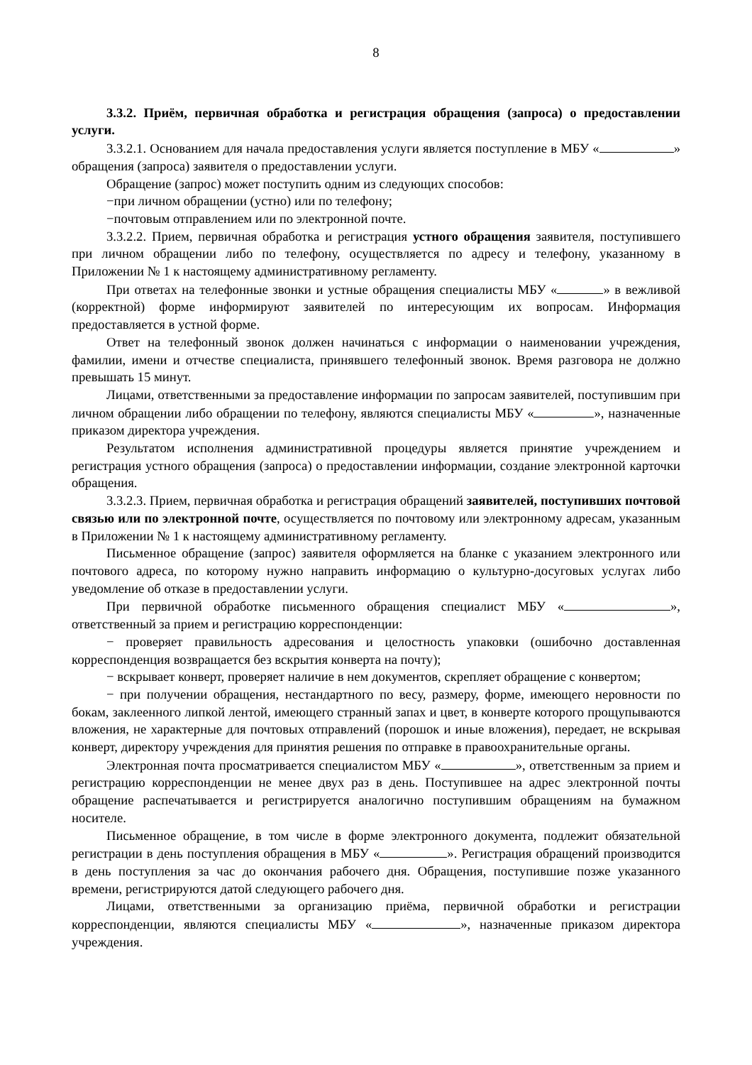8
3.3.2. Приём, первичная обработка и регистрация обращения (запроса) о предоставлении услуги.
3.3.2.1. Основанием для начала предоставления услуги является поступление в МБУ « » обращения (запроса) заявителя о предоставлении услуги.
Обращение (запрос) может поступить одним из следующих способов:
−при личном обращении (устно) или по телефону;
−почтовым отправлением или по электронной почте.
3.3.2.2. Прием, первичная обработка и регистрация устного обращения заявителя, поступившего при личном обращении либо по телефону, осуществляется по адресу и телефону, указанному в Приложении № 1 к настоящему административному регламенту.
При ответах на телефонные звонки и устные обращения специалисты МБУ « » в вежливой (корректной) форме информируют заявителей по интересующим их вопросам. Информация предоставляется в устной форме.
Ответ на телефонный звонок должен начинаться с информации о наименовании учреждения, фамилии, имени и отчестве специалиста, принявшего телефонный звонок. Время разговора не должно превышать 15 минут.
Лицами, ответственными за предоставление информации по запросам заявителей, поступившим при личном обращении либо обращении по телефону, являются специалисты МБУ « », назначенные приказом директора учреждения.
Результатом исполнения административной процедуры является принятие учреждением и регистрация устного обращения (запроса) о предоставлении информации, создание электронной карточки обращения.
3.3.2.3. Прием, первичная обработка и регистрация обращений заявителей, поступивших почтовой связью или по электронной почте, осуществляется по почтовому или электронному адресам, указанным в Приложении № 1 к настоящему административному регламенту.
Письменное обращение (запрос) заявителя оформляется на бланке с указанием электронного или почтового адреса, по которому нужно направить информацию о культурно-досуговых услугах либо уведомление об отказе в предоставлении услуги.
При первичной обработке письменного обращения специалист МБУ « », ответственный за прием и регистрацию корреспонденции:
− проверяет правильность адресования и целостность упаковки (ошибочно доставленная корреспонденция возвращается без вскрытия конверта на почту);
− вскрывает конверт, проверяет наличие в нем документов, скрепляет обращение с конвертом;
− при получении обращения, нестандартного по весу, размеру, форме, имеющего неровности по бокам, заклеенного липкой лентой, имеющего странный запах и цвет, в конверте которого прощупываются вложения, не характерные для почтовых отправлений (порошок и иные вложения), передает, не вскрывая конверт, директору учреждения для принятия решения по отправке в правоохранительные органы.
Электронная почта просматривается специалистом МБУ « », ответственным за прием и регистрацию корреспонденции не менее двух раз в день. Поступившее на адрес электронной почты обращение распечатывается и регистрируется аналогично поступившим обращениям на бумажном носителе.
Письменное обращение, в том числе в форме электронного документа, подлежит обязательной регистрации в день поступления обращения в МБУ « ». Регистрация обращений производится в день поступления за час до окончания рабочего дня. Обращения, поступившие позже указанного времени, регистрируются датой следующего рабочего дня.
Лицами, ответственными за организацию приёма, первичной обработки и регистрации корреспонденции, являются специалисты МБУ « », назначенные приказом директора учреждения.